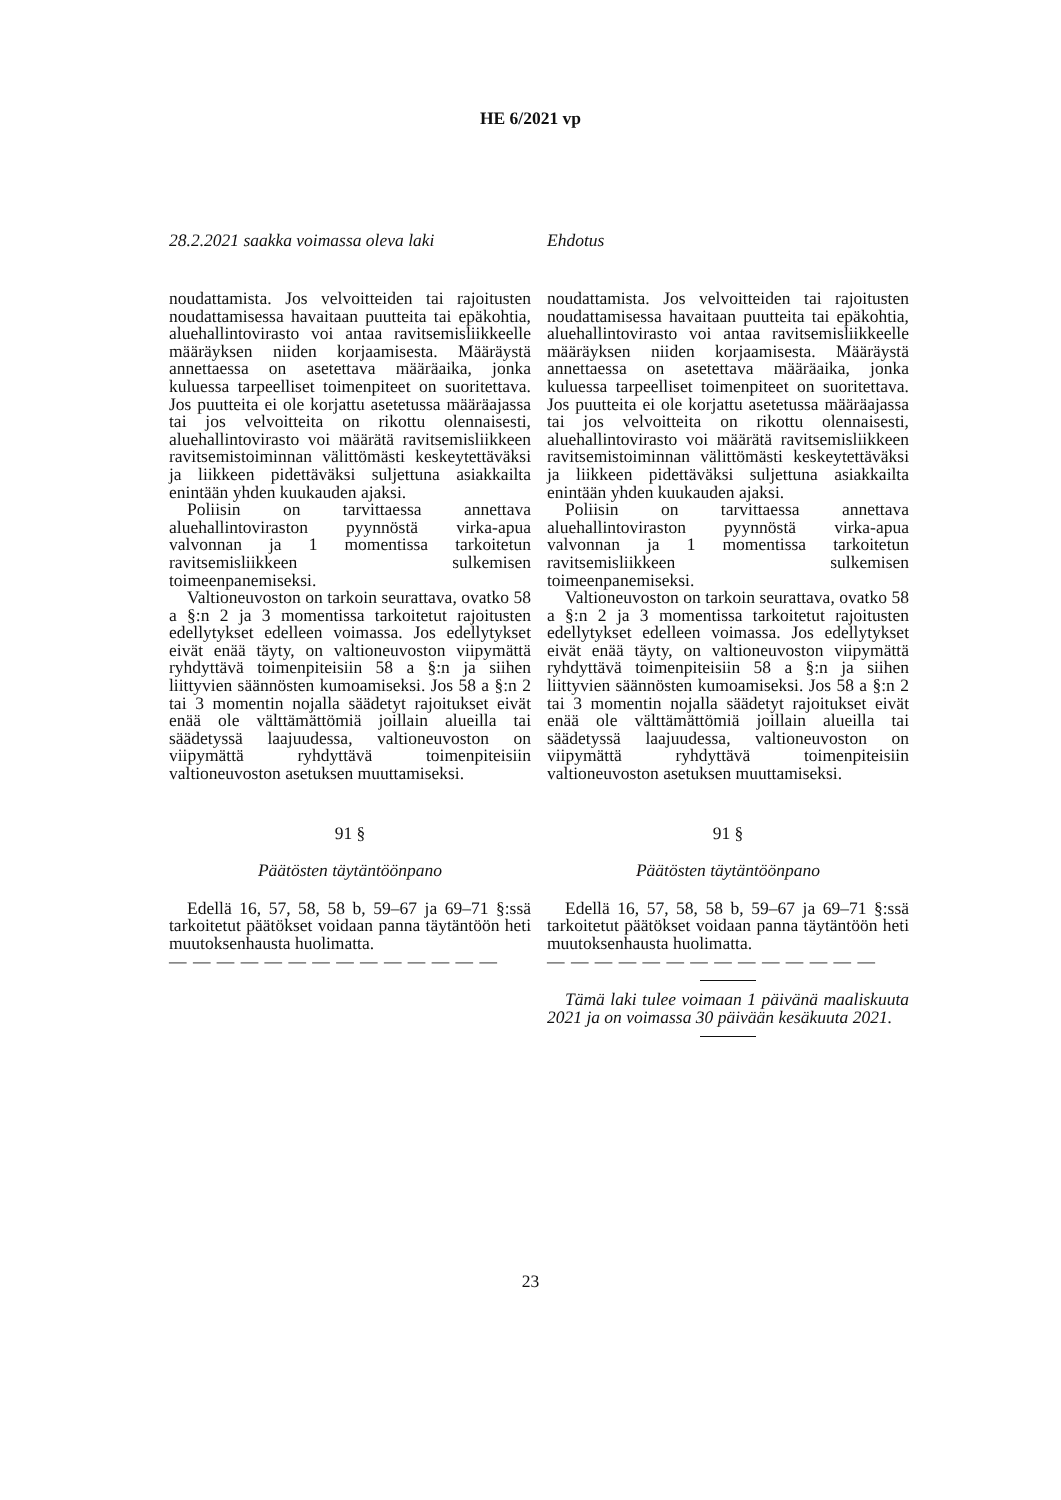HE 6/2021 vp
28.2.2021 saakka voimassa oleva laki
noudattamista. Jos velvoitteiden tai rajoitusten noudattamisessa havaitaan puutteita tai epäkohtia, aluehallintovirasto voi antaa ravitsemisliikkeelle määräyksen niiden korjaamisesta. Määräystä annettaessa on asetettava määräaika, jonka kuluessa tarpeelliset toimenpiteet on suoritettava. Jos puutteita ei ole korjattu asetetussa määräajassa tai jos velvoitteita on rikottu olennaisesti, aluehallintovirasto voi määrätä ravitsemisliikkeen ravitsemistoiminnan välittömästi keskeytettäväksi ja liikkeen pidettäväksi suljettuna asiakkailta enintään yhden kuukauden ajaksi.
Poliisin on tarvittaessa annettava aluehallintoviraston pyynnöstä virka-apua valvonnan ja 1 momentissa tarkoitetun ravitsemisliikkeen sulkemisen toimeenpanemiseksi.
Valtioneuvoston on tarkoin seurattava, ovatko 58 a §:n 2 ja 3 momentissa tarkoitetut rajoitusten edellytykset edelleen voimassa. Jos edellytykset eivät enää täyty, on valtioneuvoston viipymättä ryhdyttävä toimenpiteisiin 58 a §:n ja siihen liittyvien säännösten kumoamiseksi. Jos 58 a §:n 2 tai 3 momentin nojalla säädetyt rajoitukset eivät enää ole välttämättömiä joillain alueilla tai säädetyssä laajuudessa, valtioneuvoston on viipymättä ryhdyttävä toimenpiteisiin valtioneuvoston asetuksen muuttamiseksi.
91 §
Päätösten täytäntöönpano
Edellä 16, 57, 58, 58 b, 59–67 ja 69–71 §:ssä tarkoitetut päätökset voidaan panna täytäntöön heti muutoksenhausta huolimatta.
— — — — — — — — — — — — — —
Ehdotus
noudattamista. Jos velvoitteiden tai rajoitusten noudattamisessa havaitaan puutteita tai epäkohtia, aluehallintovirasto voi antaa ravitsemisliikkeelle määräyksen niiden korjaamisesta. Määräystä annettaessa on asetettava määräaika, jonka kuluessa tarpeelliset toimenpiteet on suoritettava. Jos puutteita ei ole korjattu asetetussa määräajassa tai jos velvoitteita on rikottu olennaisesti, aluehallintovirasto voi määrätä ravitsemisliikkeen ravitsemistoiminnan välittömästi keskeytettäväksi ja liikkeen pidettäväksi suljettuna asiakkailta enintään yhden kuukauden ajaksi.
Poliisin on tarvittaessa annettava aluehallintoviraston pyynnöstä virka-apua valvonnan ja 1 momentissa tarkoitetun ravitsemisliikkeen sulkemisen toimeenpanemiseksi.
Valtioneuvoston on tarkoin seurattava, ovatko 58 a §:n 2 ja 3 momentissa tarkoitetut rajoitusten edellytykset edelleen voimassa. Jos edellytykset eivät enää täyty, on valtioneuvoston viipymättä ryhdyttävä toimenpiteisiin 58 a §:n ja siihen liittyvien säännösten kumoamiseksi. Jos 58 a §:n 2 tai 3 momentin nojalla säädetyt rajoitukset eivät enää ole välttämättömiä joillain alueilla tai säädetyssä laajuudessa, valtioneuvoston on viipymättä ryhdyttävä toimenpiteisiin valtioneuvoston asetuksen muuttamiseksi.
91 §
Päätösten täytäntöönpano
Edellä 16, 57, 58, 58 b, 59–67 ja 69–71 §:ssä tarkoitetut päätökset voidaan panna täytäntöön heti muutoksenhausta huolimatta.
— — — — — — — — — — — — — —
Tämä laki tulee voimaan 1 päivänä maaliskuuta 2021 ja on voimassa 30 päivään kesäkuuta 2021.
23